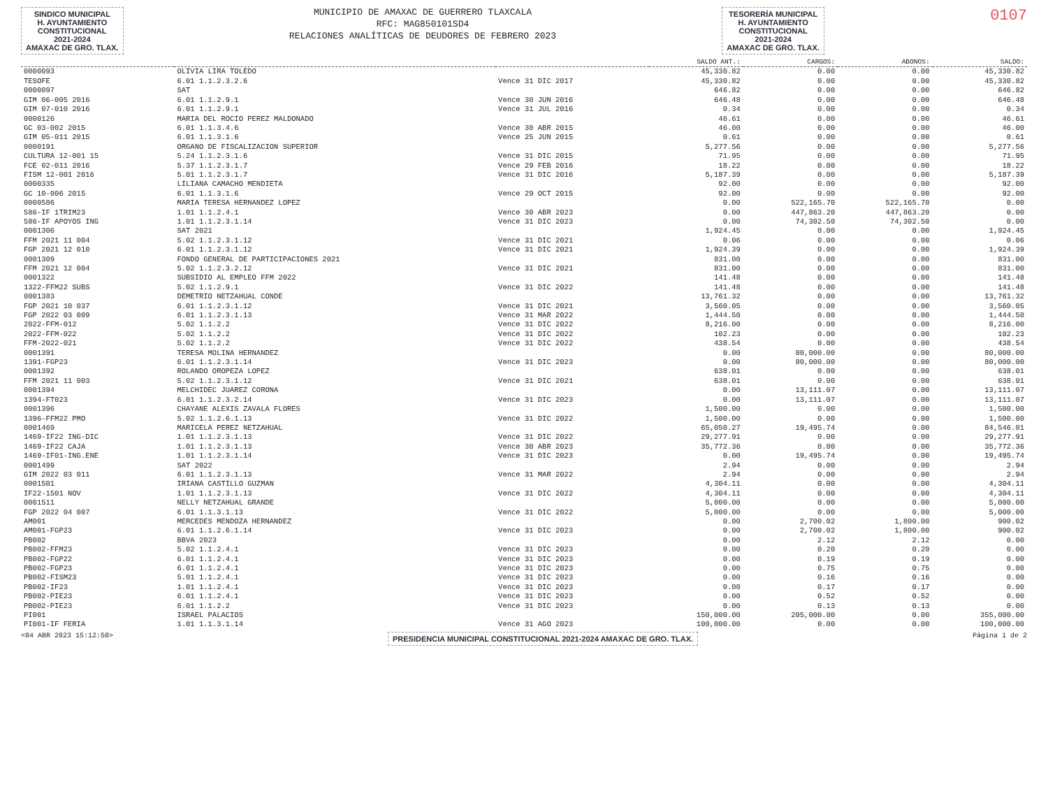SINDICO MUNICIPAL
H. AYUNTAMIENTO
CONSTITUCIONAL
2021-2024
AMAXAC DE GRO. TLAX.
MUNICIPIO DE AMAXAC DE GUERRERO TLAXCALA
RFC: MAG850101SD4
RELACIONES ANALÍTICAS DE DEUDORES DE FEBRERO 2023
TESORERÍA MUNICIPAL
H. AYUNTAMIENTO
CONSTITUCIONAL
2021-2024
AMAXAC DE GRO. TLAX.
0107
| | | | SALDO ANT.: | CARGOS: | ABONOS: | SALDO: |
| --- | --- | --- | --- | --- | --- | --- |
| 0000093 | OLIVIA LIRA TOLEDO | | 45,330.82 | 0.00 | 0.00 | 45,330.82 |
| TESOFE | 6.01 1.1.2.3.2.6 | Vence 31 DIC 2017 | 45,330.82 | 0.00 | 0.00 | 45,330.82 |
| 0000097 | SAT | | 646.82 | 0.00 | 0.00 | 646.82 |
| GIM 06-005 2016 | 6.01 1.1.2.9.1 | Vence 30 JUN 2016 | 646.48 | 0.00 | 0.00 | 646.48 |
| GIM 07-010 2016 | 6.01 1.1.2.9.1 | Vence 31 JUL 2016 | 0.34 | 0.00 | 0.00 | 0.34 |
| 0000126 | MARIA DEL ROCIO PEREZ MALDONADO | | 46.61 | 0.00 | 0.00 | 46.61 |
| GC 03-002 2015 | 6.01 1.1.3.4.6 | Vence 30 ABR 2015 | 46.00 | 0.00 | 0.00 | 46.00 |
| GIM 05-011 2015 | 6.01 1.1.3.1.6 | Vence 25 JUN 2015 | 0.61 | 0.00 | 0.00 | 0.61 |
| 0000191 | ORGANO DE FISCALIZACION SUPERIOR | | 5,277.56 | 0.00 | 0.00 | 5,277.56 |
| CULTURA 12-001 15 | 5.24 1.1.2.3.1.6 | Vence 31 DIC 2015 | 71.95 | 0.00 | 0.00 | 71.95 |
| FCE 02-011 2016 | 5.37 1.1.2.3.1.7 | Vence 29 FEB 2016 | 18.22 | 0.00 | 0.00 | 18.22 |
| FISM 12-001 2016 | 5.01 1.1.2.3.1.7 | Vence 31 DIC 2016 | 5,187.39 | 0.00 | 0.00 | 5,187.39 |
| 0000335 | LILIANA CAMACHO MENDIETA | | 92.00 | 0.00 | 0.00 | 92.00 |
| GC 10-006 2015 | 6.01 1.1.3.1.6 | Vence 29 OCT 2015 | 92.00 | 0.00 | 0.00 | 92.00 |
| 0000586 | MARIA TERESA HERNANDEZ LOPEZ | | 0.00 | 522,165.70 | 522,165.70 | 0.00 |
| 586-IF 1TRIM23 | 1.01 1.1.2.4.1 | Vence 30 ABR 2023 | 0.00 | 447,863.20 | 447,863.20 | 0.00 |
| 586-IF APOYOS ING | 1.01 1.1.2.3.1.14 | Vence 31 DIC 2023 | 0.00 | 74,302.50 | 74,302.50 | 0.00 |
| 0001306 | SAT 2021 | | 1,924.45 | 0.00 | 0.00 | 1,924.45 |
| FFM 2021 11 004 | 5.02 1.1.2.3.1.12 | Vence 31 DIC 2021 | 0.06 | 0.00 | 0.00 | 0.06 |
| FGP 2021 12 010 | 6.01 1.1.2.3.1.12 | Vence 31 DIC 2021 | 1,924.39 | 0.00 | 0.00 | 1,924.39 |
| 0001309 | FONDO GENERAL DE PARTICIPACIONES 2021 | | 831.00 | 0.00 | 0.00 | 831.00 |
| FFM 2021 12 004 | 5.02 1.1.2.3.2.12 | Vence 31 DIC 2021 | 831.00 | 0.00 | 0.00 | 831.00 |
| 0001322 | SUBSIDIO AL EMPLEO FFM 2022 | | 141.48 | 0.00 | 0.00 | 141.48 |
| 1322-FFM22 SUBS | 5.02 1.1.2.9.1 | Vence 31 DIC 2022 | 141.48 | 0.00 | 0.00 | 141.48 |
| 0001383 | DEMETRIO NETZAHUAL CONDE | | 13,761.32 | 0.00 | 0.00 | 13,761.32 |
| FGP 2021 10 037 | 6.01 1.1.2.3.1.12 | Vence 31 DIC 2021 | 3,560.05 | 0.00 | 0.00 | 3,560.05 |
| FGP 2022 03 009 | 6.01 1.1.2.3.1.13 | Vence 31 MAR 2022 | 1,444.50 | 0.00 | 0.00 | 1,444.50 |
| 2022-FFM-012 | 5.02 1.1.2.2 | Vence 31 DIC 2022 | 8,216.00 | 0.00 | 0.00 | 8,216.00 |
| 2022-FFM-022 | 5.02 1.1.2.2 | Vence 31 DIC 2022 | 102.23 | 0.00 | 0.00 | 102.23 |
| FFM-2022-021 | 5.02 1.1.2.2 | Vence 31 DIC 2022 | 438.54 | 0.00 | 0.00 | 438.54 |
| 0001391 | TERESA MOLINA HERNANDEZ | | 0.00 | 80,000.00 | 0.00 | 80,000.00 |
| 1391-FGP23 | 6.01 1.1.2.3.1.14 | Vence 31 DIC 2023 | 0.00 | 80,000.00 | 0.00 | 80,000.00 |
| 0001392 | ROLANDO OROPEZA LOPEZ | | 638.01 | 0.00 | 0.00 | 638.01 |
| FFM 2021 11 003 | 5.02 1.1.2.3.1.12 | Vence 31 DIC 2021 | 638.01 | 0.00 | 0.00 | 638.01 |
| 0001394 | MELCHIDEC JUAREZ CORONA | | 0.00 | 13,111.07 | 0.00 | 13,111.07 |
| 1394-FT023 | 6.01 1.1.2.3.2.14 | Vence 31 DIC 2023 | 0.00 | 13,111.07 | 0.00 | 13,111.07 |
| 0001396 | CHAYANE ALEXIS ZAVALA FLORES | | 1,500.00 | 0.00 | 0.00 | 1,500.00 |
| 1396-FFM22 PMO | 5.02 1.1.2.6.1.13 | Vence 31 DIC 2022 | 1,500.00 | 0.00 | 0.00 | 1,500.00 |
| 0001469 | MARICELA PEREZ NETZAHUAL | | 65,050.27 | 19,495.74 | 0.00 | 84,546.01 |
| 1469-IF22 ING-DIC | 1.01 1.1.2.3.1.13 | Vence 31 DIC 2022 | 29,277.91 | 0.00 | 0.00 | 29,277.91 |
| 1469-IF22 CAJA | 1.01 1.1.2.3.1.13 | Vence 30 ABR 2023 | 35,772.36 | 0.00 | 0.00 | 35,772.36 |
| 1469-IF01-ING.ENE | 1.01 1.1.2.3.1.14 | Vence 31 DIC 2023 | 0.00 | 19,495.74 | 0.00 | 19,495.74 |
| 0001499 | SAT 2022 | | 2.94 | 0.00 | 0.00 | 2.94 |
| GIM 2022 03 011 | 6.01 1.1.2.3.1.13 | Vence 31 MAR 2022 | 2.94 | 0.00 | 0.00 | 2.94 |
| 0001501 | IRIANA CASTILLO GUZMAN | | 4,304.11 | 0.00 | 0.00 | 4,304.11 |
| IF22-1501 NOV | 1.01 1.1.2.3.1.13 | Vence 31 DIC 2022 | 4,304.11 | 0.00 | 0.00 | 4,304.11 |
| 0001511 | NELLY NETZAHUAL GRANDE | | 5,000.00 | 0.00 | 0.00 | 5,000.00 |
| FGP 2022 04 007 | 6.01 1.1.3.1.13 | Vence 31 DIC 2022 | 5,000.00 | 0.00 | 0.00 | 5,000.00 |
| AM001 | MERCEDES MENDOZA HERNANDEZ | | 0.00 | 2,700.02 | 1,800.00 | 900.02 |
| AM001-FGP23 | 6.01 1.1.2.6.1.14 | Vence 31 DIC 2023 | 0.00 | 2,700.02 | 1,800.00 | 900.02 |
| PB002 | BBVA 2023 | | 0.00 | 2.12 | 2.12 | 0.00 |
| PB002-FFM23 | 5.02 1.1.2.4.1 | Vence 31 DIC 2023 | 0.00 | 0.20 | 0.20 | 0.00 |
| PB002-FGP22 | 6.01 1.1.2.4.1 | Vence 31 DIC 2023 | 0.00 | 0.19 | 0.19 | 0.00 |
| PB002-FGP23 | 6.01 1.1.2.4.1 | Vence 31 DIC 2023 | 0.00 | 0.75 | 0.75 | 0.00 |
| PB002-FISM23 | 5.01 1.1.2.4.1 | Vence 31 DIC 2023 | 0.00 | 0.16 | 0.16 | 0.00 |
| PB002-IF23 | 1.01 1.1.2.4.1 | Vence 31 DIC 2023 | 0.00 | 0.17 | 0.17 | 0.00 |
| PB002-PIE23 | 6.01 1.1.2.4.1 | Vence 31 DIC 2023 | 0.00 | 0.52 | 0.52 | 0.00 |
| PB002-PIE23 | 6.01 1.1.2.2 | Vence 31 DIC 2023 | 0.00 | 0.13 | 0.13 | 0.00 |
| PI001 | ISRAEL PALACIOS | | 150,000.00 | 205,000.00 | 0.00 | 355,000.00 |
| PI001-IF FERIA | 1.01 1.1.3.1.14 | Vence 31 AGO 2023 | 100,000.00 | 0.00 | 0.00 | 100,000.00 |
<04 ABR 2023 15:12:50> PRESIDENCIA MUNICIPAL CONSTITUCIONAL 2021-2024 AMAXAC DE GRO. TLAX. Página 1 de 2